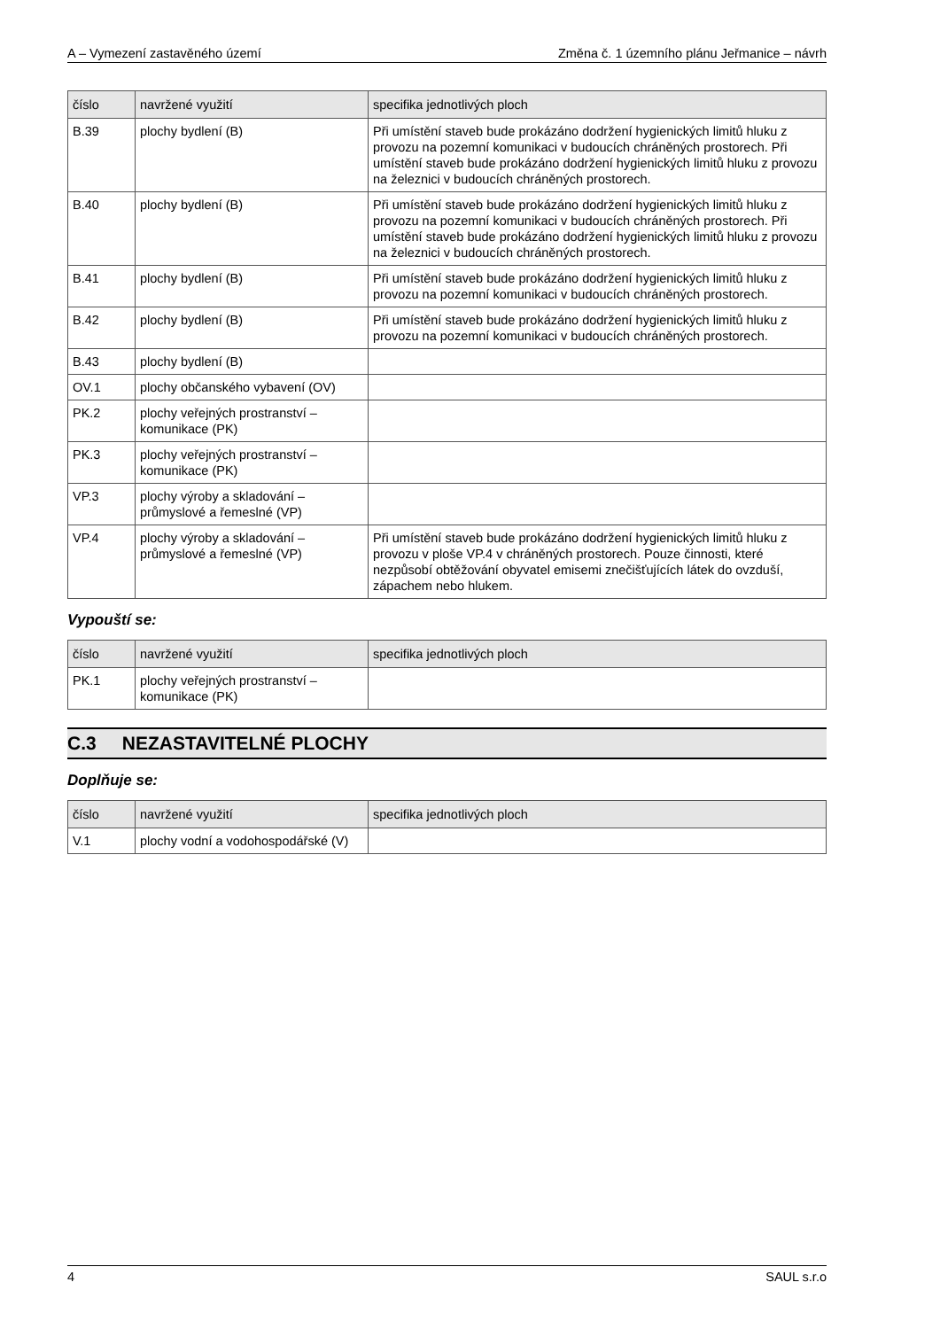A – Vymezení zastavěného území Změna č. 1 územního plánu Jeřmanice – návrh
| číslo | navržené využití | specifika jednotlivých ploch |
| --- | --- | --- |
| B.39 | plochy bydlení (B) | Při umístění staveb bude prokázáno dodržení hygienických limitů hluku z provozu na pozemní komunikaci v budoucích chráněných prostorech. Při umístění staveb bude prokázáno dodržení hygienických limitů hluku z provozu na železnici v budoucích chráněných prostorech. |
| B.40 | plochy bydlení (B) | Při umístění staveb bude prokázáno dodržení hygienických limitů hluku z provozu na pozemní komunikaci v budoucích chráněných prostorech. Při umístění staveb bude prokázáno dodržení hygienických limitů hluku z provozu na železnici v budoucích chráněných prostorech. |
| B.41 | plochy bydlení (B) | Při umístění staveb bude prokázáno dodržení hygienických limitů hluku z provozu na pozemní komunikaci v budoucích chráněných prostorech. |
| B.42 | plochy bydlení (B) | Při umístění staveb bude prokázáno dodržení hygienických limitů hluku z provozu na pozemní komunikaci v budoucích chráněných prostorech. |
| B.43 | plochy bydlení (B) | |
| OV.1 | plochy občanského vybavení (OV) | |
| PK.2 | plochy veřejných prostranství – komunikace (PK) | |
| PK.3 | plochy veřejných prostranství – komunikace (PK) | |
| VP.3 | plochy výroby a skladování – průmyslové a řemeslné (VP) | |
| VP.4 | plochy výroby a skladování – průmyslové a řemeslné (VP) | Při umístění staveb bude prokázáno dodržení hygienických limitů hluku z provozu v ploše VP.4 v chráněných prostorech. Pouze činnosti, které nezpůsobí obtěžování obyvatel emisemi znečišťujících látek do ovzduší, zápachem nebo hlukem. |
Vypouští se:
| číslo | navržené využití | specifika jednotlivých ploch |
| --- | --- | --- |
| PK.1 | plochy veřejných prostranství – komunikace (PK) | |
C.3 NEZASTAVITELNÉ PLOCHY
Doplňuje se:
| číslo | navržené využití | specifika jednotlivých ploch |
| --- | --- | --- |
| V.1 | plochy vodní a vodohospodářské (V) | |
4 SAUL s.r.o